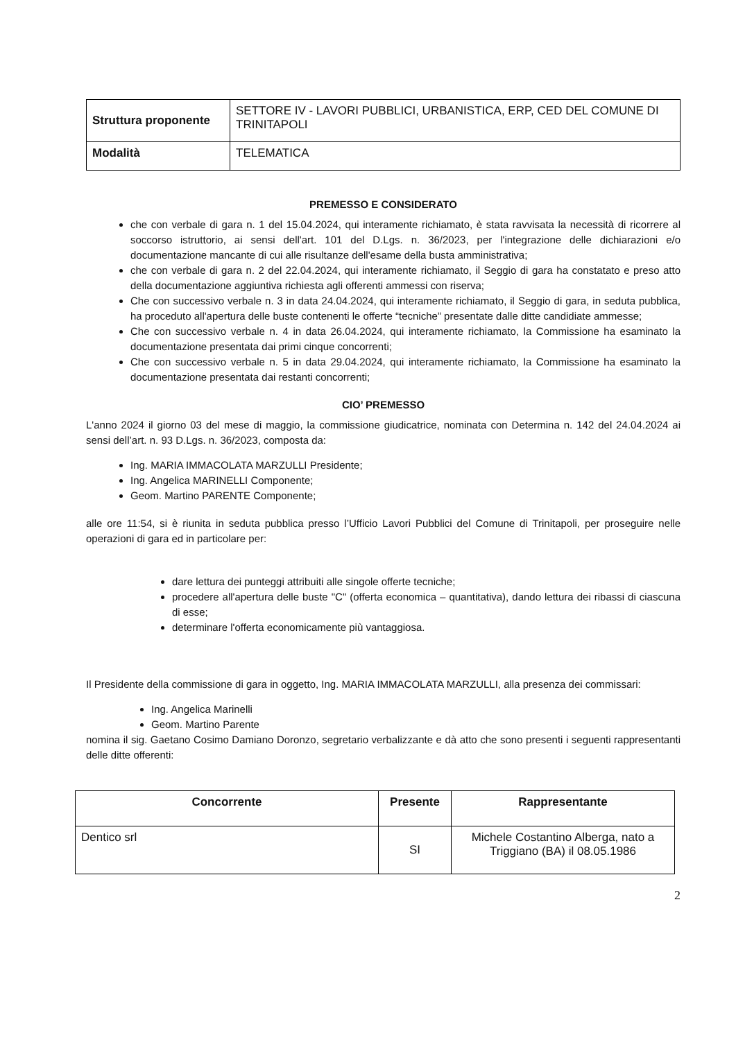| Struttura proponente | SETTORE IV - LAVORI PUBBLICI, URBANISTICA, ERP, CED DEL COMUNE DI TRINITAPOLI |
| Modalità | TELEMATICA |
PREMESSO E CONSIDERATO
che con verbale di gara n. 1 del 15.04.2024, qui interamente richiamato, è stata ravvisata la necessità di ricorrere al soccorso istruttorio, ai sensi dell'art. 101 del D.Lgs. n. 36/2023, per l'integrazione delle dichiarazioni e/o documentazione mancante di cui alle risultanze dell'esame della busta amministrativa;
che con verbale di gara n. 2 del 22.04.2024, qui interamente richiamato, il Seggio di gara ha constatato e preso atto della documentazione aggiuntiva richiesta agli offerenti ammessi con riserva;
Che con successivo verbale n. 3 in data 24.04.2024, qui interamente richiamato, il Seggio di gara, in seduta pubblica, ha proceduto all'apertura delle buste contenenti le offerte “tecniche” presentate dalle ditte candidiate ammesse;
Che con successivo verbale n. 4 in data 26.04.2024, qui interamente richiamato, la Commissione ha esaminato la documentazione presentata dai primi cinque concorrenti;
Che con successivo verbale n. 5 in data 29.04.2024, qui interamente richiamato, la Commissione ha esaminato la documentazione presentata dai restanti concorrenti;
CIO’ PREMESSO
L'anno 2024 il giorno 03 del mese di maggio, la commissione giudicatrice, nominata con Determina n. 142 del 24.04.2024 ai sensi dell’art. n. 93 D.Lgs. n. 36/2023, composta da:
Ing. MARIA IMMACOLATA MARZULLI Presidente;
Ing. Angelica MARINELLI Componente;
Geom. Martino PARENTE Componente;
alle ore 11:54, si è riunita in seduta pubblica presso l’Ufficio Lavori Pubblici del Comune di Trinitapoli, per proseguire nelle operazioni di gara ed in particolare per:
dare lettura dei punteggi attribuiti alle singole offerte tecniche;
procedere all'apertura delle buste "C" (offerta economica – quantitativa), dando lettura dei ribassi di ciascuna di esse;
determinare l'offerta economicamente più vantaggiosa.
Il Presidente della commissione di gara in oggetto, Ing. MARIA IMMACOLATA MARZULLI, alla presenza dei commissari:
Ing. Angelica Marinelli
Geom. Martino Parente
nomina il sig. Gaetano Cosimo Damiano Doronzo, segretario verbalizzante e dà atto che sono presenti i seguenti rappresentanti delle ditte offerenti:
| Concorrente | Presente | Rappresentante |
| --- | --- | --- |
| Dentico srl | SI | Michele Costantino Alberga, nato a Triggiano (BA) il 08.05.1986 |
2